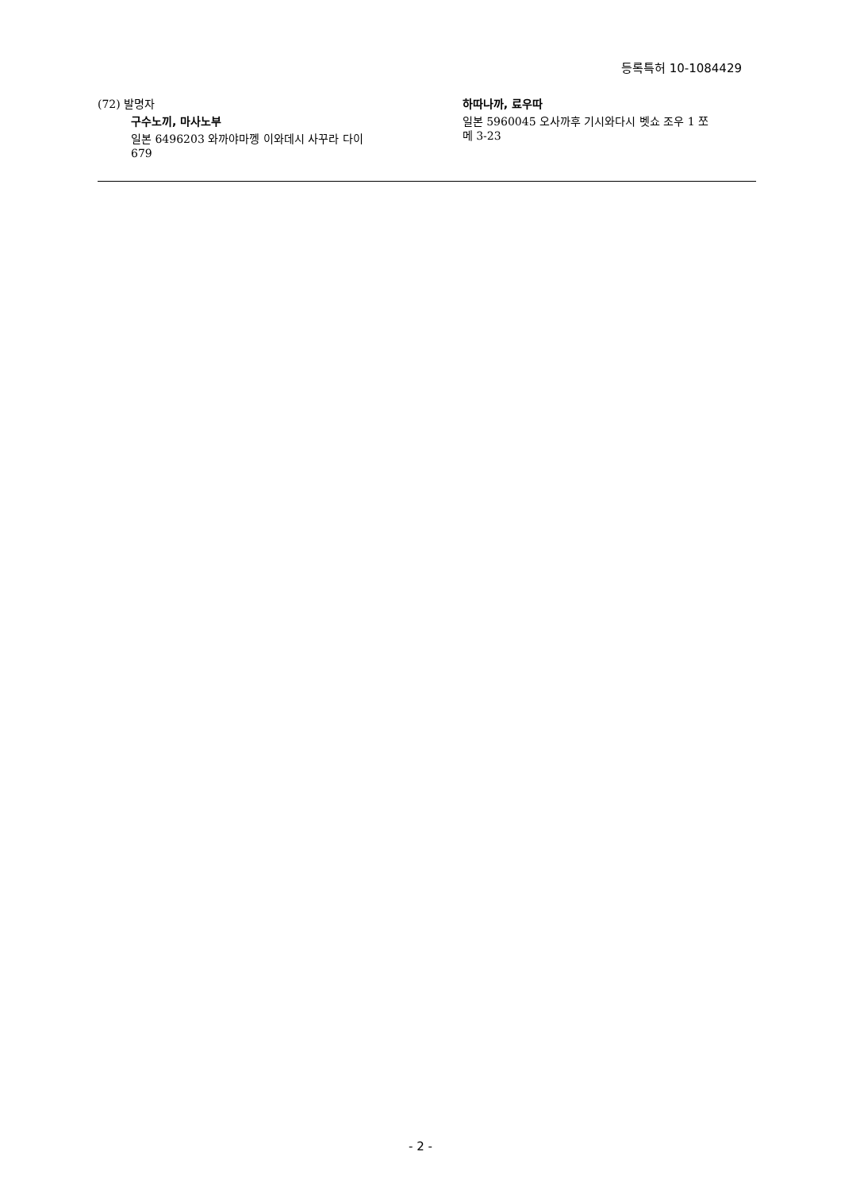등록특허 10-1084429
(72) 발명자
구수노끼, 마사노부
일본 6496203 와까야마껭 이와데시 사꾸라 다이
679
하따나까, 료우따
일본 5960045 오사까후 기시와다시 벳쇼 조우 1 쪼
메 3-23
- 2 -